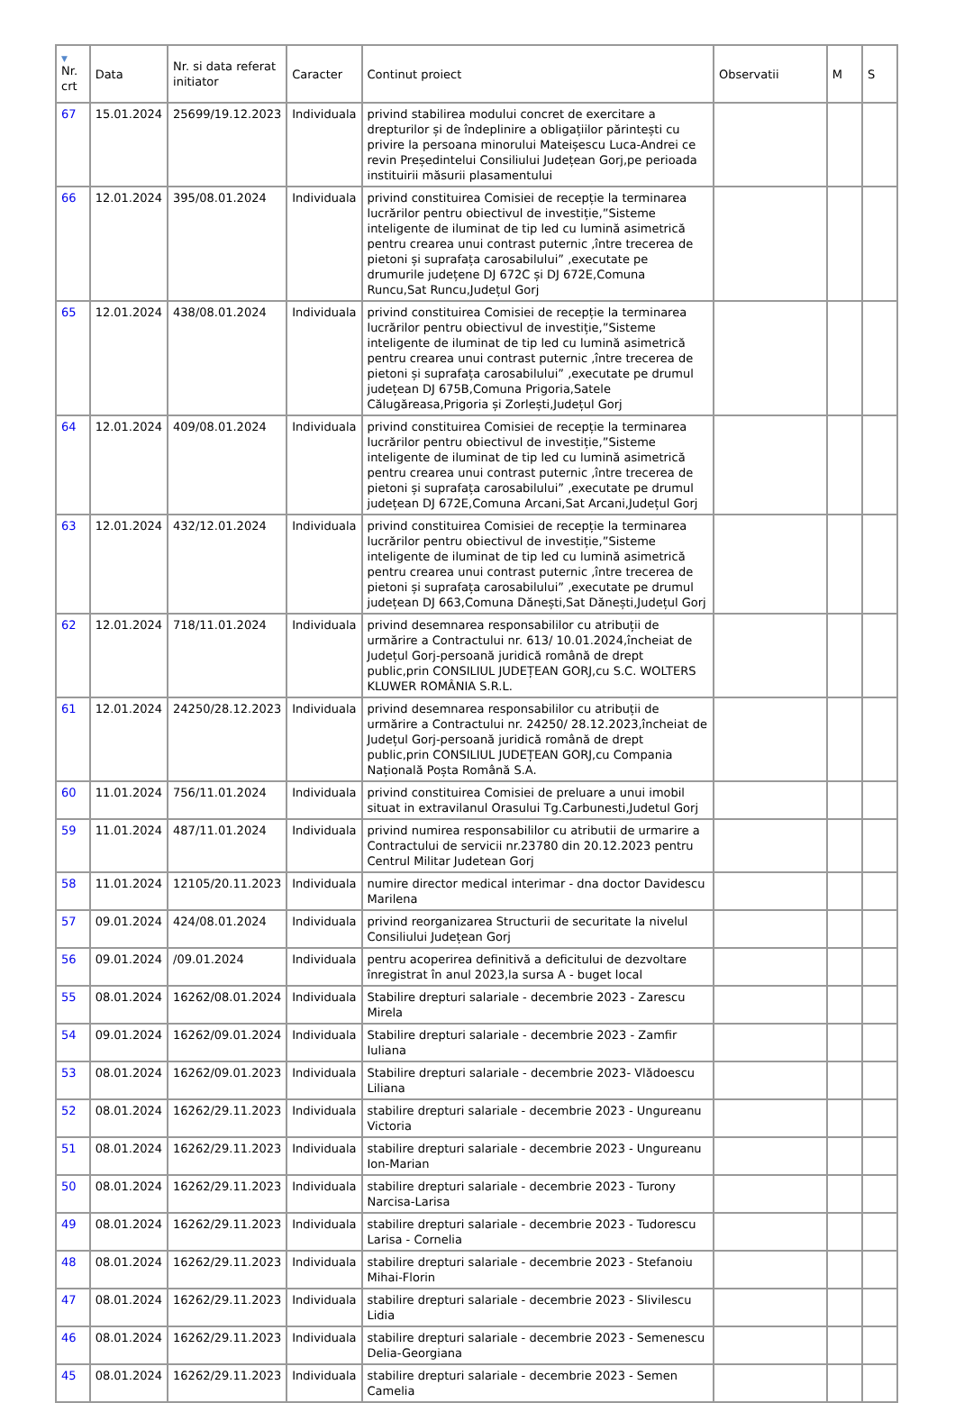| ▼ Nr. crt | Data | Nr. si data referat initiator | Caracter | Continut proiect | Observatii | M | S |
| --- | --- | --- | --- | --- | --- | --- | --- |
| 67 | 15.01.2024 | 25699/19.12.2023 | Individuala | privind stabilirea modului concret de exercitare a drepturilor și de îndeplinire a obligațiilor părintești cu privire la persoana minorului Mateișescu Luca-Andrei ce revin Președintelui Consiliului Județean Gorj,pe perioada instituirii măsurii plasamentului | | | |
| 66 | 12.01.2024 | 395/08.01.2024 | Individuala | privind constituirea Comisiei de recepție la terminarea lucrărilor pentru obiectivul de investiție,”Sisteme inteligente de iluminat de tip led cu lumină asimetrică pentru crearea unui contrast puternic ,între trecerea de pietoni și suprafața carosabilului” ,executate pe drumurile județene DJ 672C și DJ 672E,Comuna Runcu,Sat Runcu,Județul Gorj | | | |
| 65 | 12.01.2024 | 438/08.01.2024 | Individuala | privind constituirea Comisiei de recepție la terminarea lucrărilor pentru obiectivul de investiție,”Sisteme inteligente de iluminat de tip led cu lumină asimetrică pentru crearea unui contrast puternic ,între trecerea de pietoni și suprafața carosabilului” ,executate pe drumul județean DJ 675B,Comuna Prigoria,Satele Călugăreasa,Prigoria și Zorlești,Județul Gorj | | | |
| 64 | 12.01.2024 | 409/08.01.2024 | Individuala | privind constituirea Comisiei de recepție la terminarea lucrărilor pentru obiectivul de investiție,”Sisteme inteligente de iluminat de tip led cu lumină asimetrică pentru crearea unui contrast puternic ,între trecerea de pietoni și suprafața carosabilului” ,executate pe drumul județean DJ 672E,Comuna Arcani,Sat Arcani,Județul Gorj | | | |
| 63 | 12.01.2024 | 432/12.01.2024 | Individuala | privind constituirea Comisiei de recepție la terminarea lucrărilor pentru obiectivul de investiție,”Sisteme inteligente de iluminat de tip led cu lumină asimetrică pentru crearea unui contrast puternic ,între trecerea de pietoni și suprafața carosabilului” ,executate pe drumul județean DJ 663,Comuna Dănești,Sat Dănești,Județul Gorj | | | |
| 62 | 12.01.2024 | 718/11.01.2024 | Individuala | privind desemnarea responsabililor cu atribuții de urmărire a Contractului nr. 613/ 10.01.2024,încheiat de Județul Gorj-persoană juridică română de drept public,prin CONSILIUL JUDEȚEAN GORJ,cu S.C. WOLTERS KLUWER ROMÂNIA S.R.L. | | | |
| 61 | 12.01.2024 | 24250/28.12.2023 | Individuala | privind desemnarea responsabililor cu atribuții de urmărire a Contractului nr. 24250/ 28.12.2023,încheiat de Județul Gorj-persoană juridică română de drept public,prin CONSILIUL JUDEȚEAN GORJ,cu Compania Națională Poșta Română S.A. | | | |
| 60 | 11.01.2024 | 756/11.01.2024 | Individuala | privind constituirea Comisiei de preluare a unui imobil situat in extravilanul Orasului Tg.Carbunesti,Judetul Gorj | | | |
| 59 | 11.01.2024 | 487/11.01.2024 | Individuala | privind numirea responsabililor cu atributii de urmarire a Contractului de servicii nr.23780 din 20.12.2023 pentru Centrul Militar Judetean Gorj | | | |
| 58 | 11.01.2024 | 12105/20.11.2023 | Individuala | numire director medical interimar - dna doctor Davidescu Marilena | | | |
| 57 | 09.01.2024 | 424/08.01.2024 | Individuala | privind reorganizarea Structurii de securitate la nivelul Consiliului Județean Gorj | | | |
| 56 | 09.01.2024 | /09.01.2024 | Individuala | pentru acoperirea definitivă a deficitului de dezvoltare înregistrat în anul 2023,la sursa A - buget local | | | |
| 55 | 08.01.2024 | 16262/08.01.2024 | Individuala | Stabilire drepturi salariale - decembrie 2023 - Zarescu Mirela | | | |
| 54 | 09.01.2024 | 16262/09.01.2024 | Individuala | Stabilire drepturi salariale - decembrie 2023 - Zamfir Iuliana | | | |
| 53 | 08.01.2024 | 16262/09.01.2023 | Individuala | Stabilire drepturi salariale - decembrie 2023- Vlădoescu Liliana | | | |
| 52 | 08.01.2024 | 16262/29.11.2023 | Individuala | stabilire drepturi salariale - decembrie 2023 - Ungureanu Victoria | | | |
| 51 | 08.01.2024 | 16262/29.11.2023 | Individuala | stabilire drepturi salariale - decembrie 2023 - Ungureanu Ion-Marian | | | |
| 50 | 08.01.2024 | 16262/29.11.2023 | Individuala | stabilire drepturi salariale - decembrie 2023 - Turony Narcisa-Larisa | | | |
| 49 | 08.01.2024 | 16262/29.11.2023 | Individuala | stabilire drepturi salariale - decembrie 2023 - Tudorescu Larisa - Cornelia | | | |
| 48 | 08.01.2024 | 16262/29.11.2023 | Individuala | stabilire drepturi salariale - decembrie 2023 - Stefanoiu Mihai-Florin | | | |
| 47 | 08.01.2024 | 16262/29.11.2023 | Individuala | stabilire drepturi salariale - decembrie 2023 - Slivilescu Lidia | | | |
| 46 | 08.01.2024 | 16262/29.11.2023 | Individuala | stabilire drepturi salariale - decembrie 2023 - Semenescu Delia-Georgiana | | | |
| 45 | 08.01.2024 | 16262/29.11.2023 | Individuala | stabilire drepturi salariale - decembrie 2023 - Semen Camelia | | | |